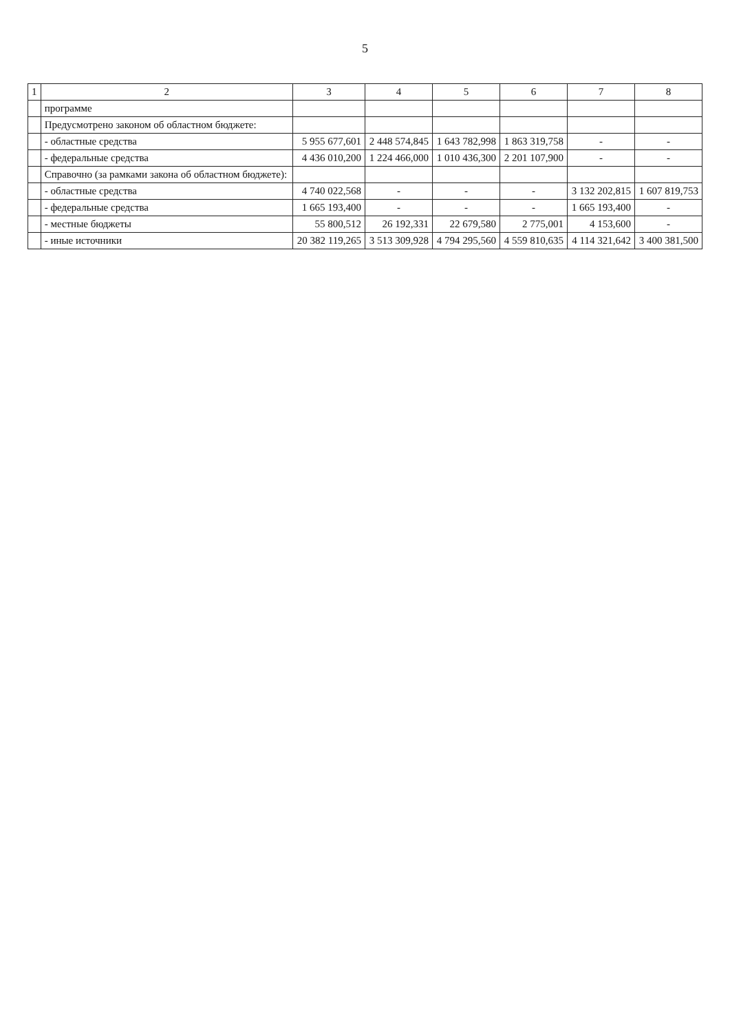5
| 1 | 2 | 3 | 4 | 5 | 6 | 7 | 8 |
| --- | --- | --- | --- | --- | --- | --- | --- |
| | программе | | | | | | |
| | Предусмотрено законом об областном бюджете: | | | | | | |
| | - областные средства | 5 955 677,601 | 2 448 574,845 | 1 643 782,998 | 1 863 319,758 | - | - |
| | - федеральные средства | 4 436 010,200 | 1 224 466,000 | 1 010 436,300 | 2 201 107,900 | - | - |
| | Справочно (за рамками закона об областном бюджете): | | | | | | |
| | - областные средства | 4 740 022,568 | - | - | - | 3 132 202,815 | 1 607 819,753 |
| | - федеральные средства | 1 665 193,400 | - | - | - | 1 665 193,400 | - |
| | - местные бюджеты | 55 800,512 | 26 192,331 | 22 679,580 | 2 775,001 | 4 153,600 | - |
| | - иные источники | 20 382 119,265 | 3 513 309,928 | 4 794 295,560 | 4 559 810,635 | 4 114 321,642 | 3 400 381,500 |